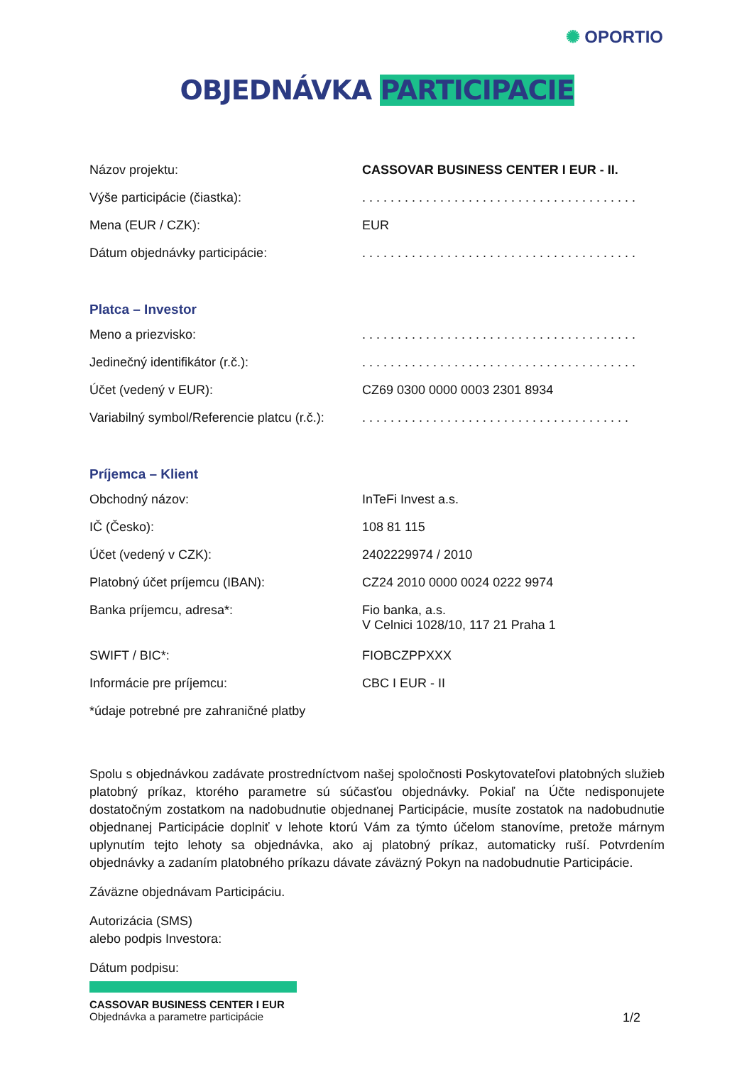✺ OPORTIO
OBJEDNÁVKA PARTICIPACIE
| Názov projektu: | CASSOVAR BUSINESS CENTER I EUR - II. |
| Výše participácie (čiastka): | . . . . . . . . . . . . . . . . . . . . . . . . . . . . . . . . . . . . . . . |
| Mena (EUR / CZK): | EUR |
| Dátum objednávky participácie: | . . . . . . . . . . . . . . . . . . . . . . . . . . . . . . . . . . . . . . . |
Platca – Investor
| Meno a priezvisko: | . . . . . . . . . . . . . . . . . . . . . . . . . . . . . . . . . . . . . . . |
| Jedinečný identifikátor (r.č.): | . . . . . . . . . . . . . . . . . . . . . . . . . . . . . . . . . . . . . . . |
| Účet (vedený v EUR): | CZ69 0300 0000 0003 2301 8934 |
| Variabilný symbol/Referencie platcu (r.č.): | . . . . . . . . . . . . . . . . . . . . . . . . . . . . . . . . . . . . . . |
Príjemca – Klient
| Obchodný názov: | InTeFi Invest a.s. |
| IČ (Česko): | 108 81 115 |
| Účet (vedený v CZK): | 2402229974 / 2010 |
| Platobný účet príjemcu (IBAN): | CZ24 2010 0000 0024 0222 9974 |
| Banka príjemcu, adresa*: | Fio banka, a.s. V Celnici 1028/10, 117 21 Praha 1 |
| SWIFT / BIC*: | FIOBCZPPXXX |
| Informácie pre príjemcu: | CBC I EUR - II |
| *údaje potrebné pre zahraničné platby | |
Spolu s objednávkou zadávate prostredníctvom našej spoločnosti Poskytovateľovi platobných služieb platobný príkaz, ktorého parametre sú súčasťou objednávky. Pokiaľ na Účte nedisponujete dostatočným zostatkom na nadobudnutie objednanej Participácie, musíte zostatok na nadobudnutie objednanej Participácie doplniť v lehote ktorú Vám za týmto účelom stanovíme, pretože márnym uplynutím tejto lehoty sa objednávka, ako aj platobný príkaz, automaticky ruší. Potvrdením objednávky a zadaním platobného príkazu dávate záväzný Pokyn na nadobudnutie Participácie.
Záväzne objednávam Participáciu.
Autorizácia (SMS)
alebo podpis Investora:
Dátum podpisu:
CASSOVAR BUSINESS CENTER I EUR
Objednávka a parametre participácie 1/2